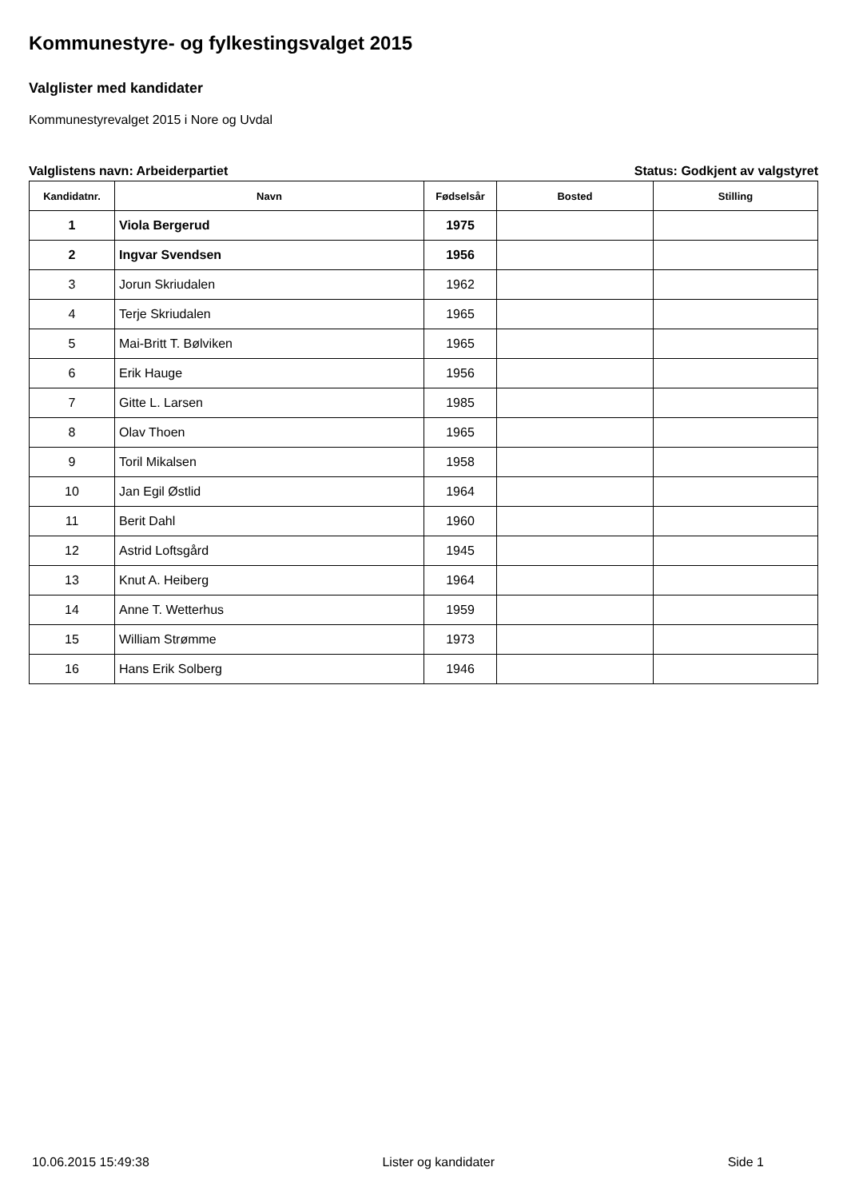Kommunestyre- og fylkestingsvalget 2015
Valglister med kandidater
Kommunestyrevalget 2015 i Nore og Uvdal
Valglistens navn: Arbeiderpartiet Status: Godkjent av valgstyret
| Kandidatnr. | Navn | Fødselsår | Bosted | Stilling |
| --- | --- | --- | --- | --- |
| 1 | Viola Bergerud | 1975 | | |
| 2 | Ingvar Svendsen | 1956 | | |
| 3 | Jorun Skriudalen | 1962 | | |
| 4 | Terje Skriudalen | 1965 | | |
| 5 | Mai-Britt T. Bølviken | 1965 | | |
| 6 | Erik Hauge | 1956 | | |
| 7 | Gitte L. Larsen | 1985 | | |
| 8 | Olav Thoen | 1965 | | |
| 9 | Toril Mikalsen | 1958 | | |
| 10 | Jan Egil Østlid | 1964 | | |
| 11 | Berit Dahl | 1960 | | |
| 12 | Astrid Loftsgård | 1945 | | |
| 13 | Knut A. Heiberg | 1964 | | |
| 14 | Anne T. Wetterhus | 1959 | | |
| 15 | William Strømme | 1973 | | |
| 16 | Hans Erik Solberg | 1946 | | |
10.06.2015 15:49:38 Lister og kandidater Side 1